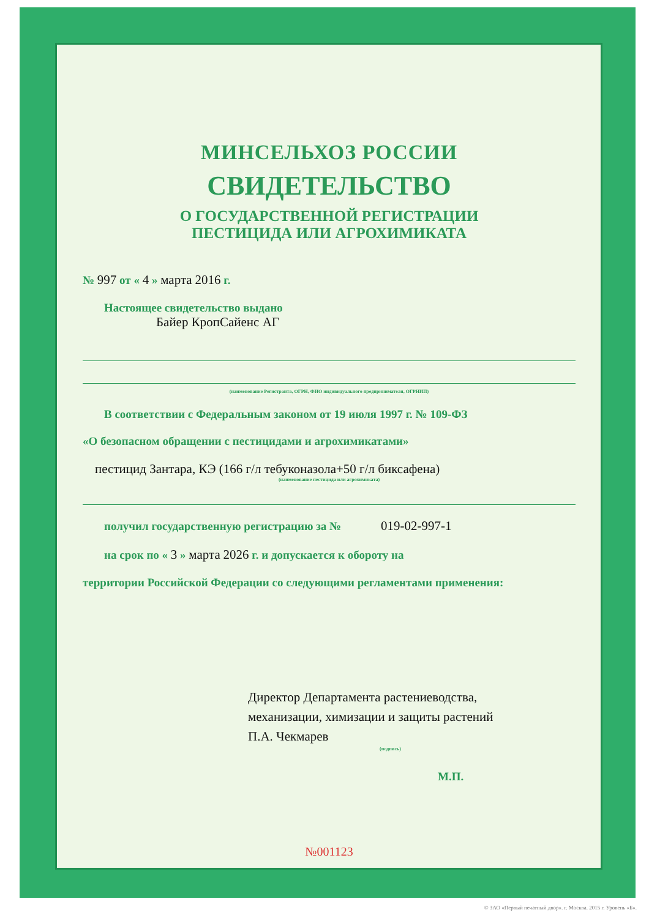МИНСЕЛЬХОЗ РОССИИ
СВИДЕТЕЛЬСТВО
О ГОСУДАРСТВЕННОЙ РЕГИСТРАЦИИ
ПЕСТИЦИДА ИЛИ АГРОХИМИКАТА
№ 997 от « 4 » марта 2016 г.
Настоящее свидетельство выдано
Байер КропСайенс АГ
(наименование Регистранта, ОГРН, ФИО индивидуального предпринимателя, ОГРНИП)
В соответствии с Федеральным законом от 19 июля 1997 г. № 109-ФЗ
«О безопасном обращении с пестицидами и агрохимикатами»
пестицид Зантара, КЭ (166 г/л тебуконазола+50 г/л биксафена)
(наименование пестицида или агрохимиката)
получил государственную регистрацию за № 019-02-997-1
на срок по « 3 » марта 2026 г. и допускается к обороту на
территории Российской Федерации со следующими регламентами применения:
Директор Департамента растениеводства,
механизации, химизации и защиты растений
П.А. Чекмарев
(подпись)
М.П.
№001123
© ЗАО «Первый печатный двор». г. Москва. 2015 г. Уровень «Б».